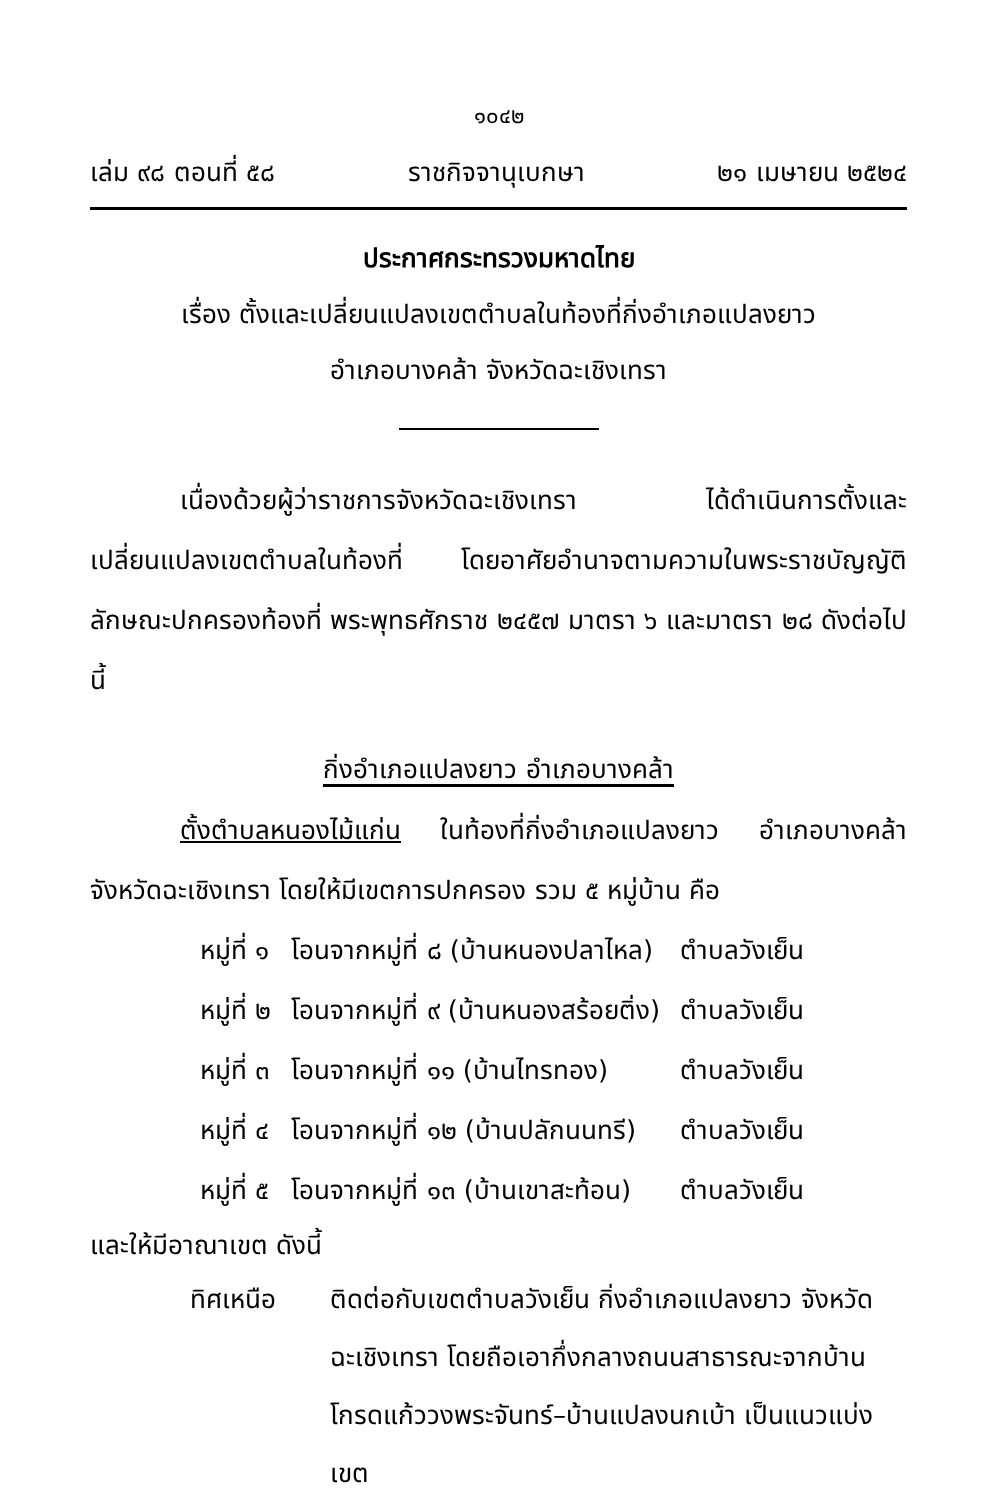๑๐๔๒
เล่ม ๙๘ ตอนที่ ๕๘ ราชกิจจานุเบกษา ๒๑ เมษายน ๒๕๒๔
ประกาศกระทรวงมหาดไทย
เรื่อง ตั้งและเปลี่ยนแปลงเขตตำบลในท้องที่กิ่งอำเภอแปลงยาว
อำเภอบางคล้า จังหวัดฉะเชิงเทรา
เนื่องด้วยผู้ว่าราชการจังหวัดฉะเชิงเทรา ได้ดำเนินการตั้งและเปลี่ยนแปลงเขตตำบลในท้องที่ โดยอาศัยอำนาจตามความในพระราชบัญญัติลักษณะปกครองท้องที่ พระพุทธศักราช ๒๔๕๗ มาตรา ๖ และมาตรา ๒๘ ดังต่อไปนี้
กิ่งอำเภอแปลงยาว อำเภอบางคล้า
ตั้งตำบลหนองไม้แก่น ในท้องที่กิ่งอำเภอแปลงยาว อำเภอบางคล้า จังหวัดฉะเชิงเทรา โดยให้มีเขตการปกครอง รวม ๕ หมู่บ้าน คือ
| หมู่ที่ ๑ | โอนจากหมู่ที่ ๘ (บ้านหนองปลาไหล) | ตำบลวังเย็น |
| หมู่ที่ ๒ | โอนจากหมู่ที่ ๙ (บ้านหนองสร้อยติ่ง) | ตำบลวังเย็น |
| หมู่ที่ ๓ | โอนจากหมู่ที่ ๑๑ (บ้านไทรทอง) | ตำบลวังเย็น |
| หมู่ที่ ๔ | โอนจากหมู่ที่ ๑๒ (บ้านปลักนนทรี) | ตำบลวังเย็น |
| หมู่ที่ ๕ | โอนจากหมู่ที่ ๑๓ (บ้านเขาสะท้อน) | ตำบลวังเย็น |
และให้มีอาณาเขต ดังนี้
ทิศเหนือ ติดต่อกับเขตตำบลวังเย็น กิ่งอำเภอแปลงยาว จังหวัดฉะเชิงเทรา โดยถือเอากึ่งกลางถนนสาธารณะจากบ้านโกรดแก้ววงพระจันทร์–บ้านแปลงนกเบ้า เป็นแนวแบ่งเขต